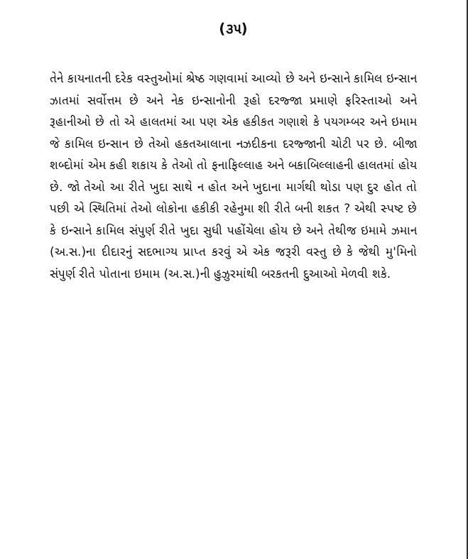(૩૫)
તેને કાયનાતની દરેક વસ્તુઓમાં શ્રેષ્ઠ ગણવામાં આવ્યો છે અને ઇન્સાને કામિલ ઇન્સાન ઝાતમાં સર્વોત્તમ છે અને નેક ઇન્સાનોની રૂહો દરજ્જા પ્રમાણે ફરિસ્તાઓ અને રૂહાનીઓ છે તો એ હાલતમાં આ પણ એક હકીકત ગણાશે કે પયગમ્બર અને ઇમામ જે કામિલ ઇન્સાન છે તેઓ હકતઆલાના નઝદીકના દરજ્જાની ચોટી પર છે. બીજા શબ્દોમાં એમ કહી શકાય કે તેઓ તો ફનાફિલ્લાહ અને બકાબિલ્લાહની હાલતમાં હોય છે. જો તેઓ આ રીતે ખુદા સાથે ન હોત અને ખુદાના માર્ગથી થોડા પણ દુર હોત તો પછી એ સ્થિતિમાં તેઓ લોકોના હકીકી રહેનુમા શી રીતે બની શકત ? એથી સ્પષ્ટ છે કે ઇન્સાને કામિલ સંપુર્ણ રીતે ખુદા સુધી પહોંચેલા હોય છે અને તેથીજ ઇમામે ઝમાન (અ.સ.)ના દીદારનું સદભાગ્ય પ્રાપ્ત કરવું એ એક જરૂરી વસ્તુ છે કે જેથી મુ'મિનો સંપુર્ણ રીતે પોતાના ઇમામ (અ.સ.)ની હુઝુરમાંથી બરકતની દુઆઓ મેળવી શકે.